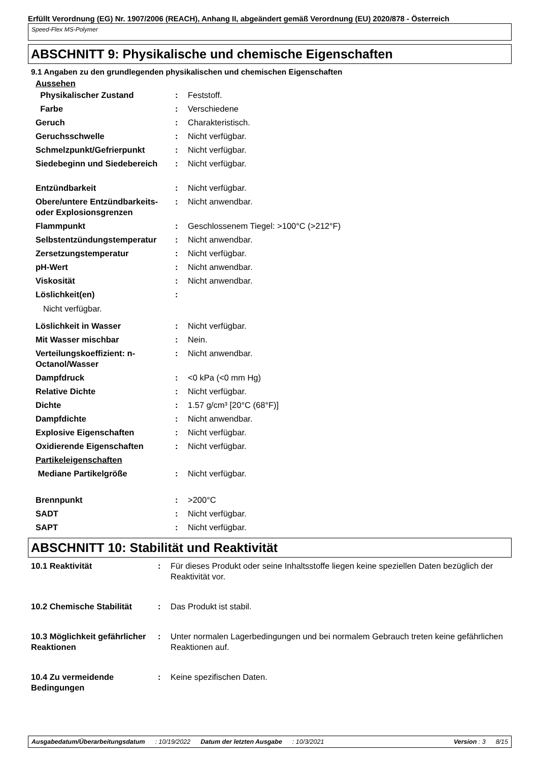Erfüllt Verordnung (EG) Nr. 1907/2006 (REACH), Anhang II, abgeändert gemäß Verordnung (EU) 2020/878 - Österreich
Speed-Flex MS-Polymer
ABSCHNITT 9: Physikalische und chemische Eigenschaften
9.1 Angaben zu den grundlegenden physikalischen und chemischen Eigenschaften
Aussehen
| Physikalischer Zustand | : | Feststoff. |
| Farbe | : | Verschiedene |
| Geruch | : | Charakteristisch. |
| Geruchsschwelle | : | Nicht verfügbar. |
| Schmelzpunkt/Gefrierpunkt | : | Nicht verfügbar. |
| Siedebeginn und Siedebereich | : | Nicht verfügbar. |
| Entzündbarkeit | : | Nicht verfügbar. |
| Obere/untere Entzündbarkeits- oder Explosionsgrenzen | : | Nicht anwendbar. |
| Flammpunkt | : | Geschlossenem Tiegel: >100°C (>212°F) |
| Selbstentzündungstemperatur | : | Nicht anwendbar. |
| Zersetzungstemperatur | : | Nicht verfügbar. |
| pH-Wert | : | Nicht anwendbar. |
| Viskosität | : | Nicht anwendbar. |
| Löslichkeit(en) | : | |
| Nicht verfügbar. | | |
| Löslichkeit in Wasser | : | Nicht verfügbar. |
| Mit Wasser mischbar | : | Nein. |
| Verteilungskoeffizient: n-Octanol/Wasser | : | Nicht anwendbar. |
| Dampfdruck | : | <0 kPa (<0 mm Hg) |
| Relative Dichte | : | Nicht verfügbar. |
| Dichte | : | 1.57 g/cm³ [20°C (68°F)] |
| Dampfdichte | : | Nicht anwendbar. |
| Explosive Eigenschaften | : | Nicht verfügbar. |
| Oxidierende Eigenschaften | : | Nicht verfügbar. |
| Partikeleigenschaften | | |
| Mediane Partikelgröße | : | Nicht verfügbar. |
| Brennpunkt | : | >200°C |
| SADT | : | Nicht verfügbar. |
| SAPT | : | Nicht verfügbar. |
ABSCHNITT 10: Stabilität und Reaktivität
| 10.1 Reaktivität | : | Für dieses Produkt oder seine Inhaltsstoffe liegen keine speziellen Daten bezüglich der Reaktivität vor. |
| 10.2 Chemische Stabilität | : | Das Produkt ist stabil. |
| 10.3 Möglichkeit gefährlicher Reaktionen | : | Unter normalen Lagerbedingungen und bei normalem Gebrauch treten keine gefährlichen Reaktionen auf. |
| 10.4 Zu vermeidende Bedingungen | : | Keine spezifischen Daten. |
Ausgabedatum/Überarbeitungsdatum: 10/19/2022 Datum der letzten Ausgabe: 10/3/2021 Version : 3 8/15